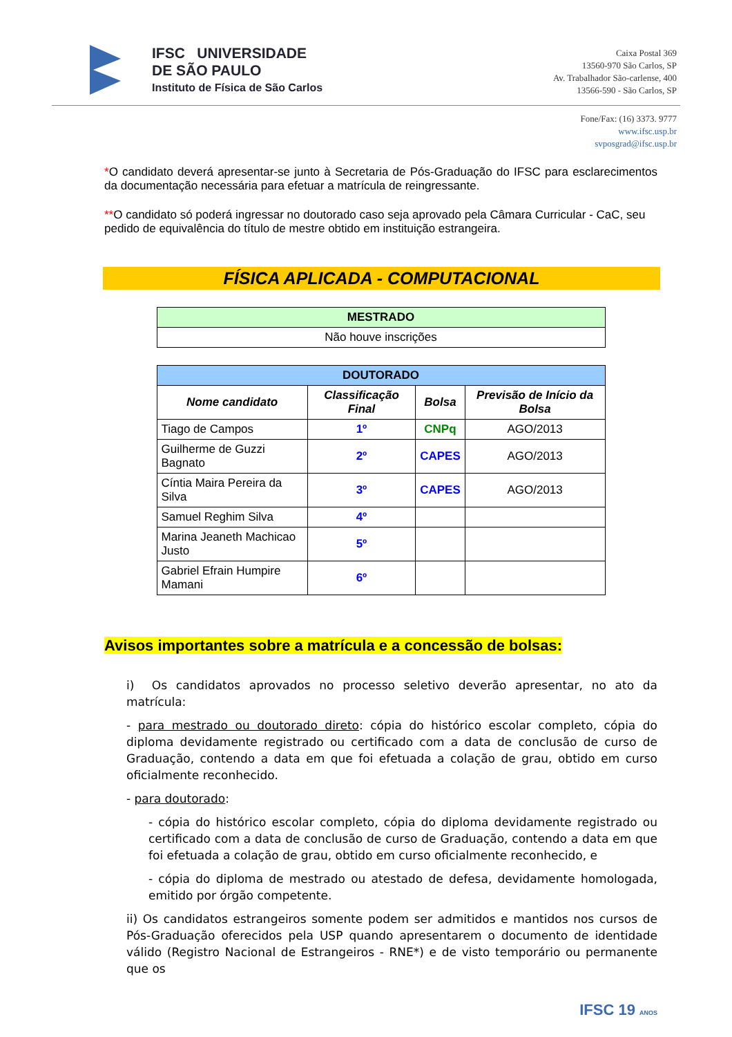IFSC UNIVERSIDADE
DE SÃO PAULO
Instituto de Física de São Carlos
Caixa Postal 369
13560-970 São Carlos, SP
Av. Trabalhador São-carlense, 400
13566-590 - São Carlos, SP
Fone/Fax: (16) 3373. 9777
www.ifsc.usp.br
svposgrad@ifsc.usp.br
*O candidato deverá apresentar-se junto à Secretaria de Pós-Graduação do IFSC para esclarecimentos da documentação necessária para efetuar a matrícula de reingressante.
**O candidato só poderá ingressar no doutorado caso seja aprovado pela Câmara Curricular - CaC, seu pedido de equivalência do título de mestre obtido em instituição estrangeira.
FÍSICA APLICADA - COMPUTACIONAL
| MESTRADO |
| --- |
| Não houve inscrições |
| DOUTORADO | | | |
| --- | --- | --- | --- |
| Nome candidato | Classificação Final | Bolsa | Previsão de Início da Bolsa |
| Tiago de Campos | 1º | CNPq | AGO/2013 |
| Guilherme de Guzzi Bagnato | 2º | CAPES | AGO/2013 |
| Cíntia Maira Pereira da Silva | 3º | CAPES | AGO/2013 |
| Samuel Reghim Silva | 4º | | |
| Marina Jeaneth Machicao Justo | 5º | | |
| Gabriel Efrain Humpire Mamani | 6º | | |
Avisos importantes sobre a matrícula e a concessão de bolsas:
i) Os candidatos aprovados no processo seletivo deverão apresentar, no ato da matrícula:
- para mestrado ou doutorado direto: cópia do histórico escolar completo, cópia do diploma devidamente registrado ou certificado com a data de conclusão de curso de Graduação, contendo a data em que foi efetuada a colação de grau, obtido em curso oficialmente reconhecido.
- para doutorado:
- cópia do histórico escolar completo, cópia do diploma devidamente registrado ou certificado com a data de conclusão de curso de Graduação, contendo a data em que foi efetuada a colação de grau, obtido em curso oficialmente reconhecido, e
- cópia do diploma de mestrado ou atestado de defesa, devidamente homologada, emitido por órgão competente.
ii) Os candidatos estrangeiros somente podem ser admitidos e mantidos nos cursos de Pós-Graduação oferecidos pela USP quando apresentarem o documento de identidade válido (Registro Nacional de Estrangeiros - RNE*) e de visto temporário ou permanente que os
IFSC 19 ANOS